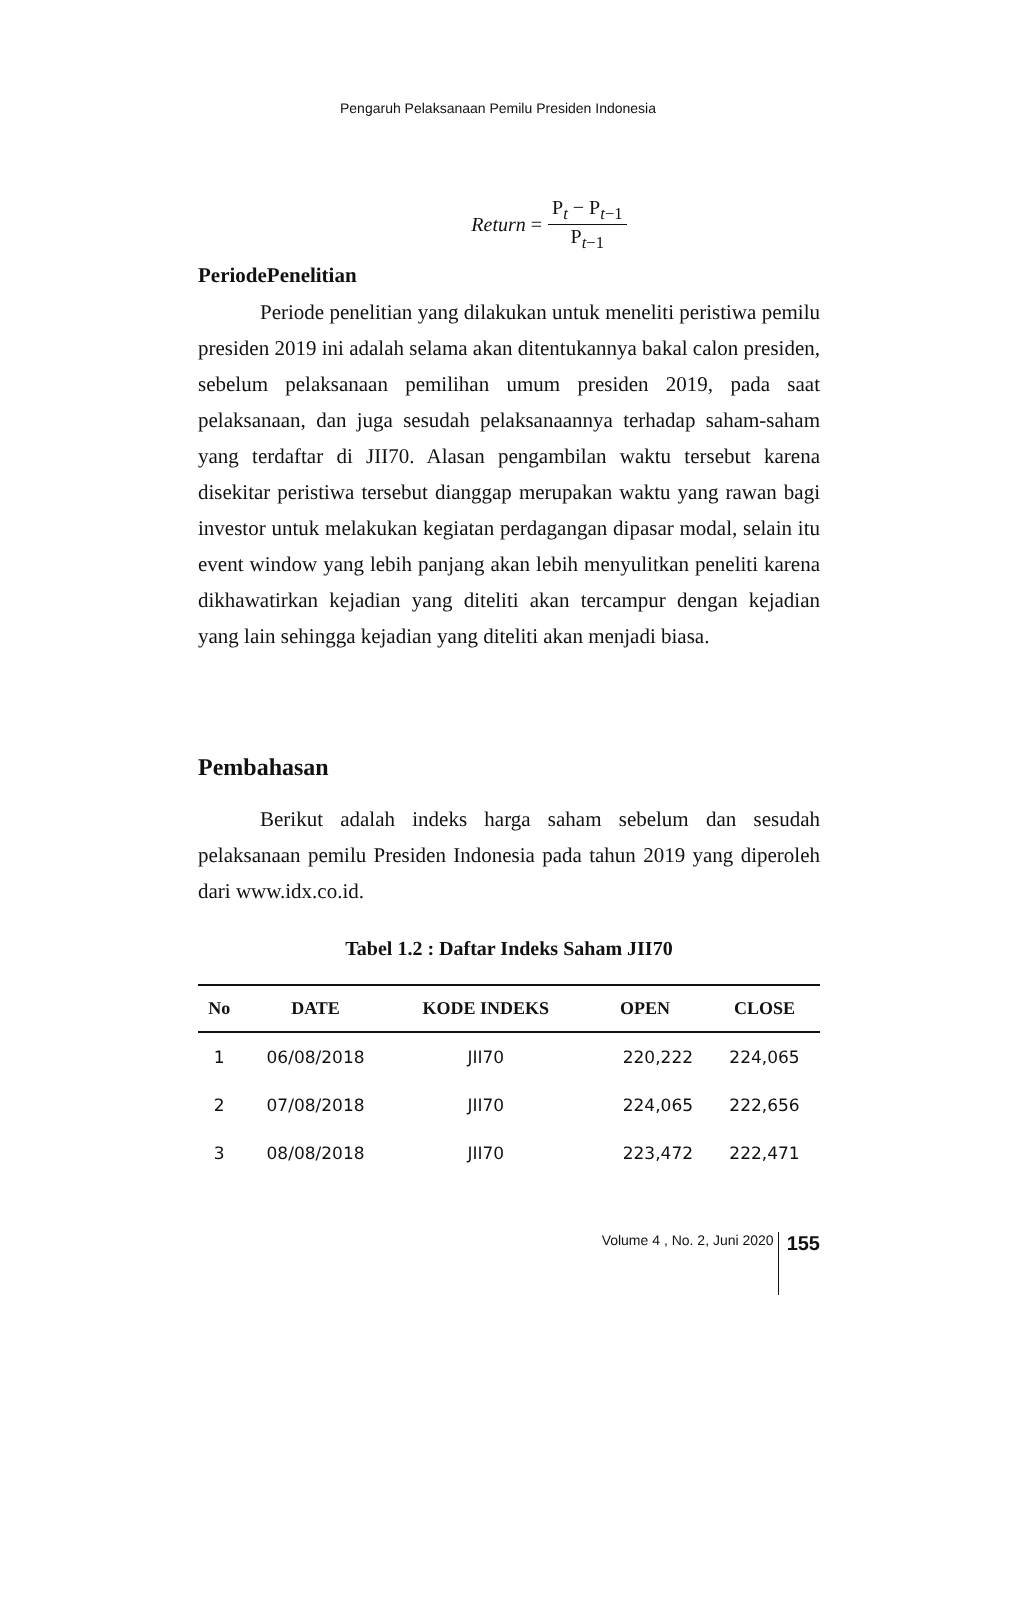Pengaruh Pelaksanaan Pemilu Presiden Indonesia
Return =
P<sub>t</sub> − P<sub>t−1</sub>
P<sub>t−1</sub>
PeriodePenelitian
Periode penelitian yang dilakukan untuk meneliti peristiwa pemilu presiden 2019 ini adalah selama akan ditentukannya bakal calon presiden, sebelum pelaksanaan pemilihan umum presiden 2019, pada saat pelaksanaan, dan juga sesudah pelaksanaannya terhadap saham-saham yang terdaftar di JII70. Alasan pengambilan waktu tersebut karena disekitar peristiwa tersebut dianggap merupakan waktu yang rawan bagi investor untuk melakukan kegiatan perdagangan dipasar modal, selain itu event window yang lebih panjang akan lebih menyulitkan peneliti karena dikhawatirkan kejadian yang diteliti akan tercampur dengan kejadian yang lain sehingga kejadian yang diteliti akan menjadi biasa.
Pembahasan
Berikut adalah indeks harga saham sebelum dan sesudah pelaksanaan pemilu Presiden Indonesia pada tahun 2019 yang diperoleh dari www.idx.co.id.
Tabel 1.2 : Daftar Indeks Saham JII70
| No | DATE | KODE INDEKS | OPEN | CLOSE |
| --- | --- | --- | --- | --- |
| 1 | 06/08/2018 | JII70 | 220,222 | 224,065 |
| 2 | 07/08/2018 | JII70 | 224,065 | 222,656 |
| 3 | 08/08/2018 | JII70 | 223,472 | 222,471 |
Volume 4 , No. 2, Juni 2020 155